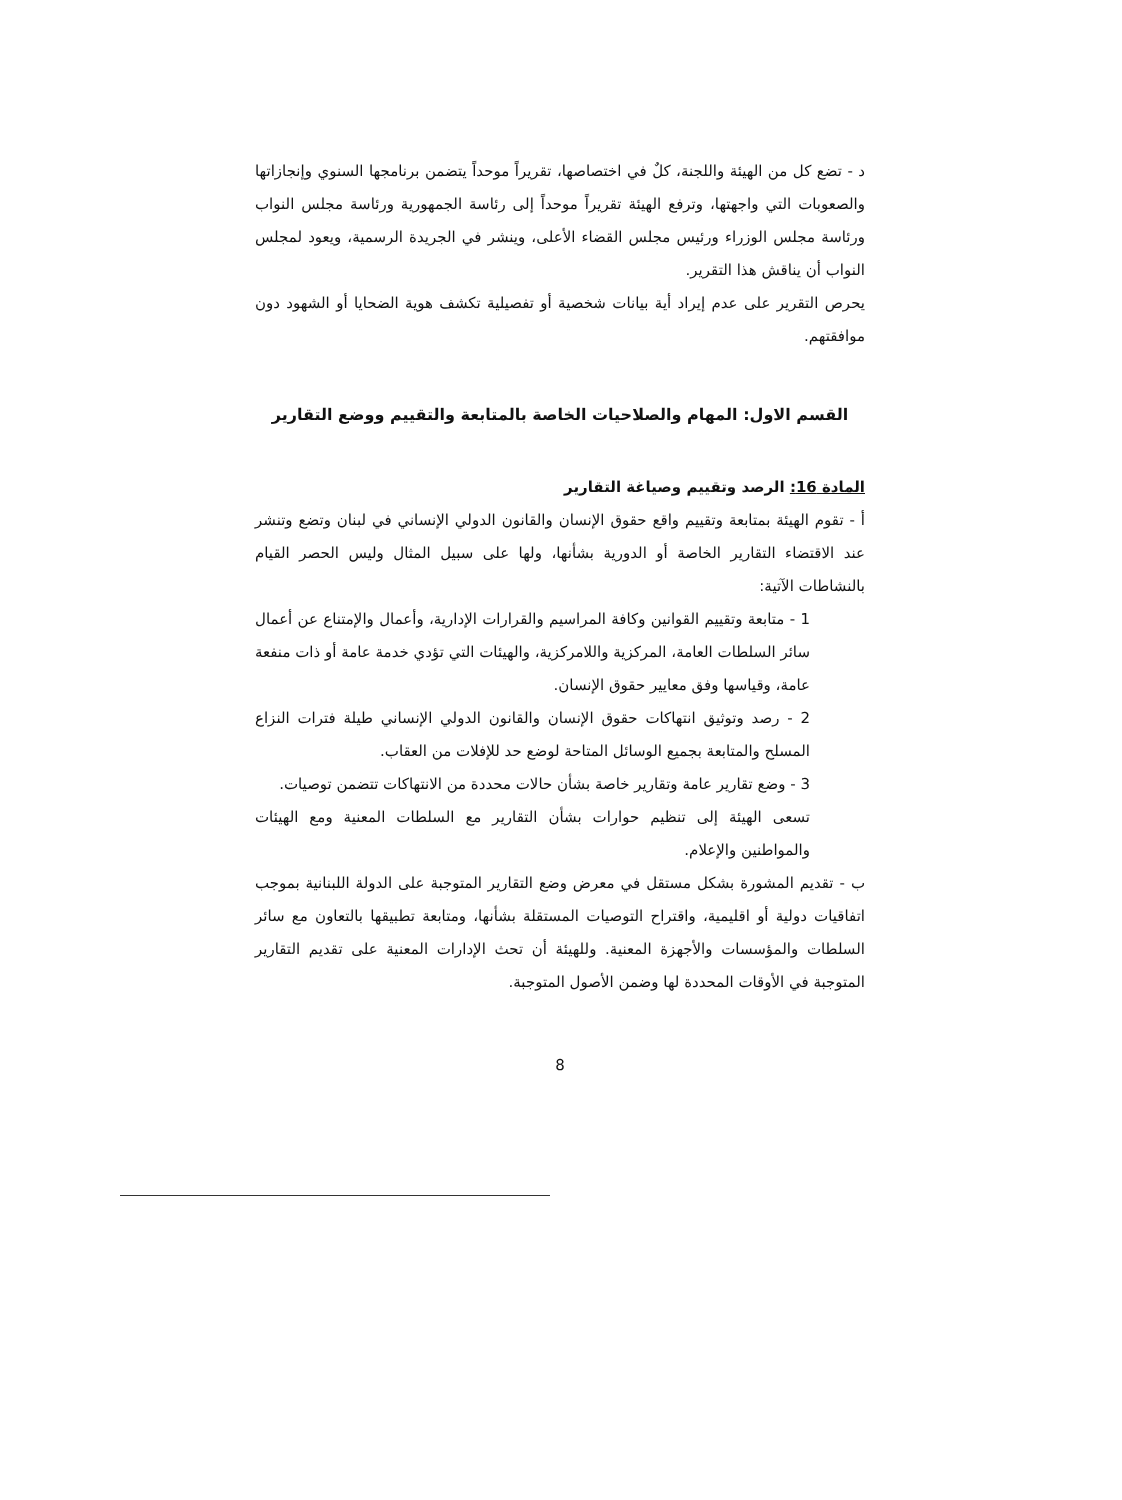د - تضع كل من الهيئة واللجنة، كلٌ في اختصاصها، تقريراً موحداً يتضمن برنامجها السنوي وإنجازاتها والصعوبات التي واجهتها، وترفع الهيئة تقريراً موحداً إلى رئاسة الجمهورية ورئاسة مجلس النواب ورئاسة مجلس الوزراء ورئيس مجلس القضاء الأعلى، وينشر في الجريدة الرسمية، ويعود لمجلس النواب أن يناقش هذا التقرير.
يحرص التقرير على عدم إيراد أية بيانات شخصية أو تفصيلية تكشف هوية الضحايا أو الشهود دون موافقتهم.
القسم الاول: المهام والصلاحيات الخاصة بالمتابعة والتقييم ووضع التقارير
المادة 16: الرصد وتقييم وصياغة التقارير
أ - تقوم الهيئة بمتابعة وتقييم واقع حقوق الإنسان والقانون الدولي الإنساني في لبنان وتضع وتنشر عند الاقتضاء التقارير الخاصة أو الدورية بشأنها، ولها على سبيل المثال وليس الحصر القيام بالنشاطات الآتية:
1 - متابعة وتقييم القوانين وكافة المراسيم والقرارات الإدارية، وأعمال والإمتناع عن أعمال سائر السلطات العامة، المركزية واللامركزية، والهيئات التي تؤدي خدمة عامة أو ذات منفعة عامة، وقياسها وفق معايير حقوق الإنسان.
2 - رصد وتوثيق انتهاكات حقوق الإنسان والقانون الدولي الإنساني طيلة فترات النزاع المسلح والمتابعة بجميع الوسائل المتاحة لوضع حد للإفلات من العقاب.
3 - وضع تقارير عامة وتقارير خاصة بشأن حالات محددة من الانتهاكات تتضمن توصيات.
تسعى الهيئة إلى تنظيم حوارات بشأن التقارير مع السلطات المعنية ومع الهيئات والمواطنين والإعلام.
ب - تقديم المشورة بشكل مستقل في معرض وضع التقارير المتوجبة على الدولة اللبنانية بموجب اتفاقيات دولية أو اقليمية، واقتراح التوصيات المستقلة بشأنها، ومتابعة تطبيقها بالتعاون مع سائر السلطات والمؤسسات والأجهزة المعنية. وللهيئة أن تحث الإدارات المعنية على تقديم التقارير المتوجبة في الأوقات المحددة لها وضمن الأصول المتوجبة.
8